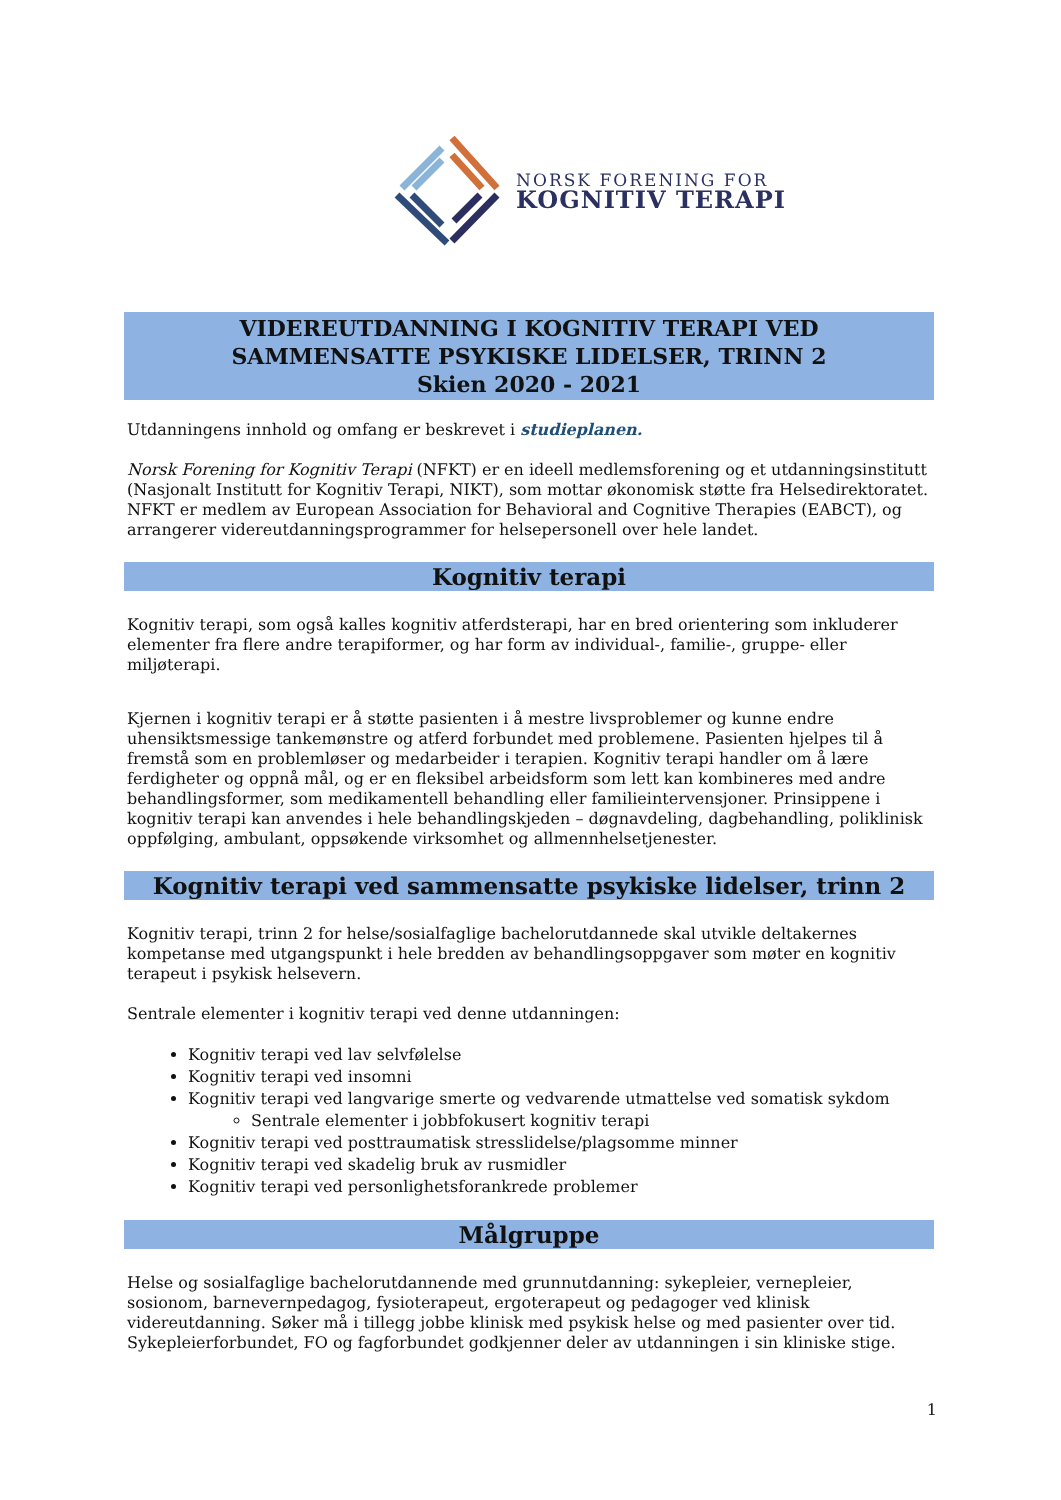NORSK FORENING FOR
KOGNITIV TERAPI
VIDEREUTDANNING I KOGNITIV TERAPI VED
SAMMENSATTE PSYKISKE LIDELSER, TRINN 2
Skien 2020 - 2021
Utdanningens innhold og omfang er beskrevet i studieplanen.
Norsk Forening for Kognitiv Terapi (NFKT) er en ideell medlemsforening og et utdanningsinstitutt (Nasjonalt Institutt for Kognitiv Terapi, NIKT), som mottar økonomisk støtte fra Helsedirektoratet. NFKT er medlem av European Association for Behavioral and Cognitive Therapies (EABCT), og arrangerer videreutdanningsprogrammer for helsepersonell over hele landet.
Kognitiv terapi
Kognitiv terapi, som også kalles kognitiv atferdsterapi, har en bred orientering som inkluderer elementer fra flere andre terapiformer, og har form av individual-, familie-, gruppe- eller miljøterapi.
Kjernen i kognitiv terapi er å støtte pasienten i å mestre livsproblemer og kunne endre uhensiktsmessige tankemønstre og atferd forbundet med problemene. Pasienten hjelpes til å fremstå som en problemløser og medarbeider i terapien. Kognitiv terapi handler om å lære ferdigheter og oppnå mål, og er en fleksibel arbeidsform som lett kan kombineres med andre behandlingsformer, som medikamentell behandling eller familieintervensjoner. Prinsippene i kognitiv terapi kan anvendes i hele behandlingskjeden – døgnavdeling, dagbehandling, poliklinisk oppfølging, ambulant, oppsøkende virksomhet og allmennhelsetjenester.
Kognitiv terapi ved sammensatte psykiske lidelser, trinn 2
Kognitiv terapi, trinn 2 for helse/sosialfaglige bachelorutdannede skal utvikle deltakernes kompetanse med utgangspunkt i hele bredden av behandlingsoppgaver som møter en kognitiv terapeut i psykisk helsevern.
Sentrale elementer i kognitiv terapi ved denne utdanningen:
Kognitiv terapi ved lav selvfølelse
Kognitiv terapi ved insomni
Kognitiv terapi ved langvarige smerte og vedvarende utmattelse ved somatisk sykdom
Sentrale elementer i jobbfokusert kognitiv terapi
Kognitiv terapi ved posttraumatisk stresslidelse/plagsomme minner
Kognitiv terapi ved skadelig bruk av rusmidler
Kognitiv terapi ved personlighetsforankrede problemer
Målgruppe
Helse og sosialfaglige bachelorutdannende med grunnutdanning: sykepleier, vernepleier, sosionom, barnevernpedagog, fysioterapeut, ergoterapeut og pedagoger ved klinisk videreutdanning. Søker må i tillegg jobbe klinisk med psykisk helse og med pasienter over tid.
Sykepleierforbundet, FO og fagforbundet godkjenner deler av utdanningen i sin kliniske stige.
1